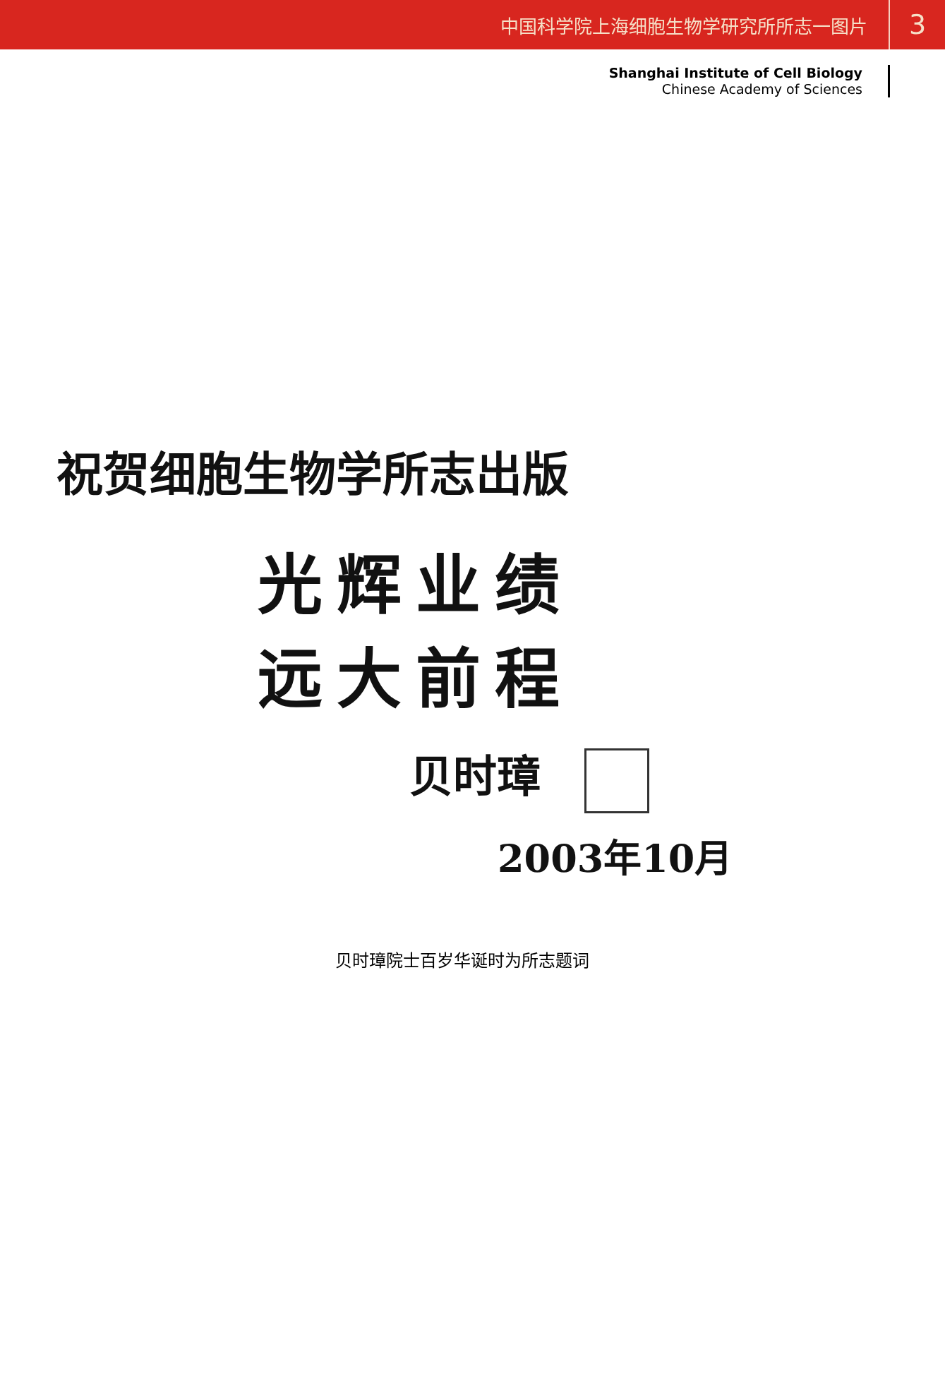中国科学院上海细胞生物学研究所所志一图片 3
Shanghai Institute of Cell Biology
Chinese Academy of Sciences
祝贺细胞生物学所志出版
光辉业绩
远大前程
贝时璋
2003年10月
贝时璋院士百岁华诞时为所志题词